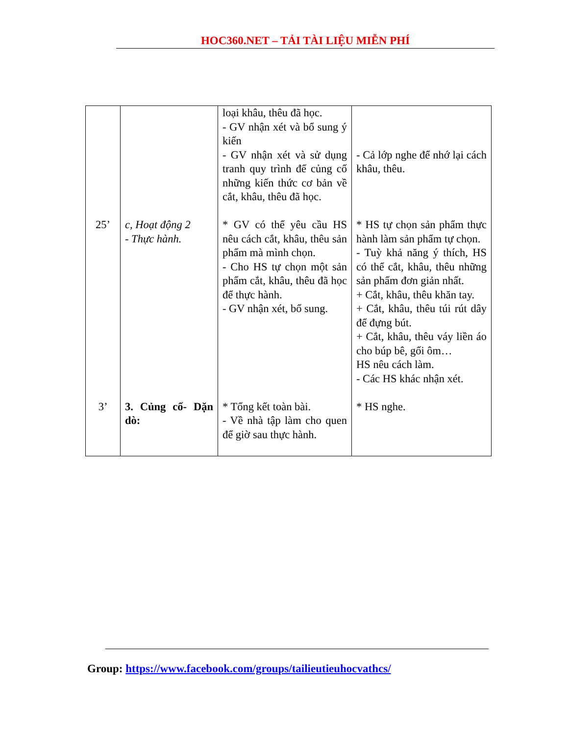HOC360.NET – TẢI TÀI LIỆU MIỄN PHÍ
| | | loại khâu, thêu đã học. - GV nhận xét và bổ sung ý kiến - GV nhận xét và sử dụng tranh quy trình để củng cố những kiến thức cơ bản về cắt, khâu, thêu đã học. | - Cả lớp nghe để nhớ lại cách khâu, thêu. |
| 25’ | c, Hoạt động 2 - Thực hành. | * GV có thể yêu cầu HS nêu cách cắt, khâu, thêu sản phẩm mà mình chọn. - Cho HS tự chọn một sản phẩm cắt, khâu, thêu đã học để thực hành. - GV nhận xét, bổ sung. | * HS tự chọn sản phẩm thực hành làm sản phẩm tự chọn. - Tuỳ khả năng ý thích, HS có thể cắt, khâu, thêu những sản phẩm đơn giản nhất. + Cắt, khâu, thêu khăn tay. + Cắt, khâu, thêu túi rút dây để đựng bút. + Cắt, khâu, thêu váy liền áo cho búp bê, gối ôm… HS nêu cách làm. - Các HS khác nhận xét. |
| 3’ | 3. Củng cố- Dặn dò: | * Tổng kết toàn bài. - Về nhà tập làm cho quen để giờ sau thực hành. | * HS nghe. |
Group: https://www.facebook.com/groups/tailieutieuhocvathcs/